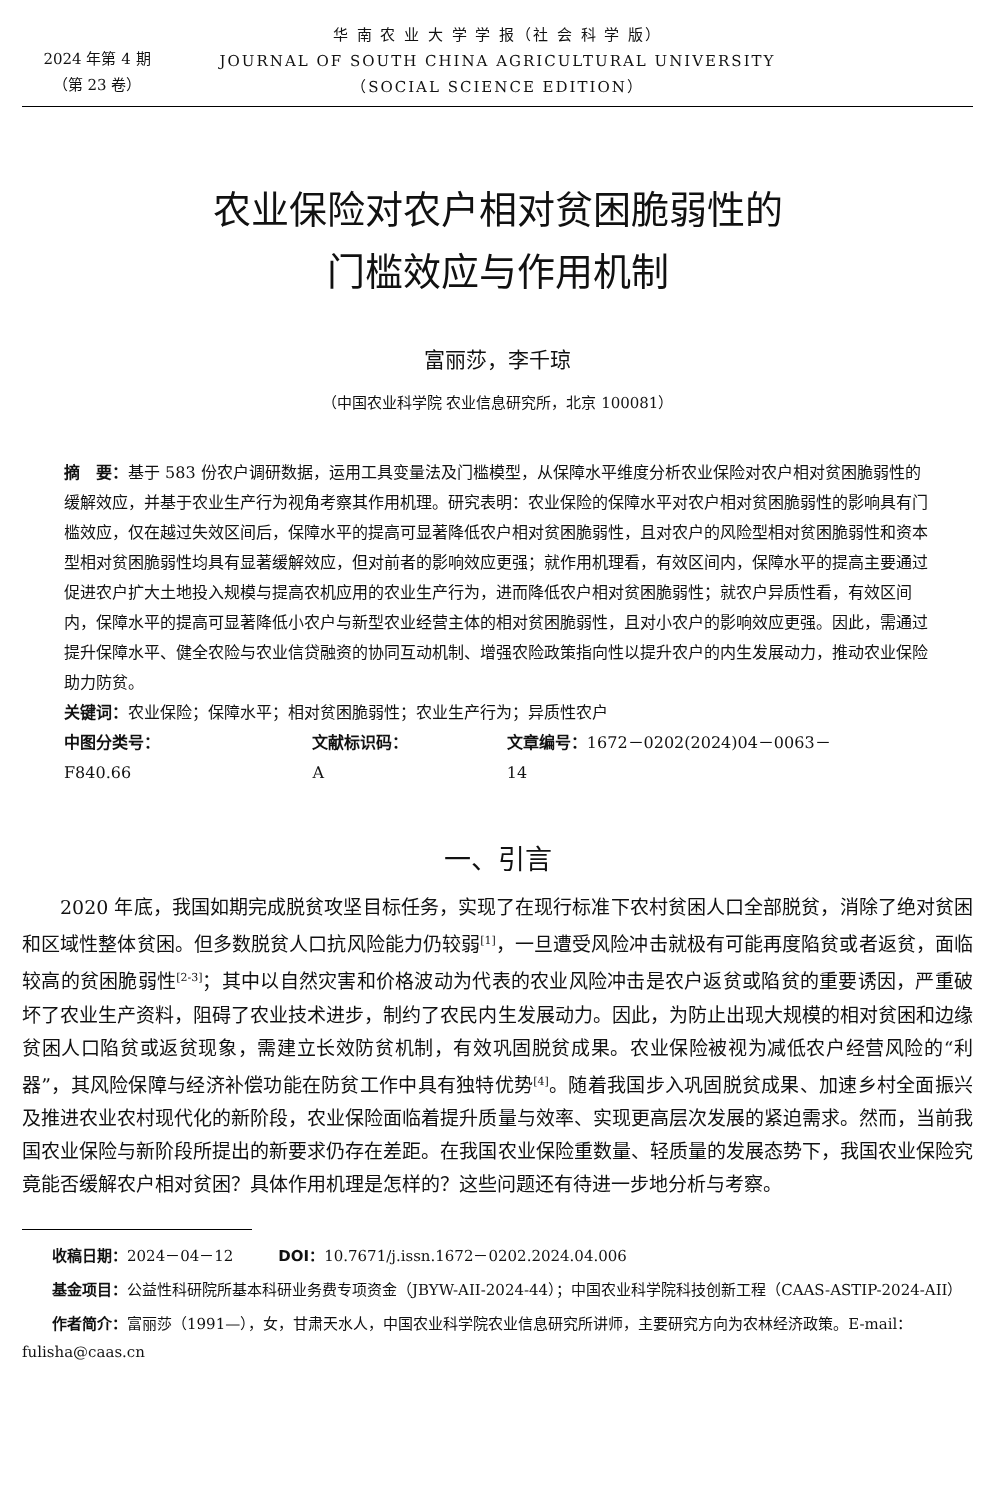2024 年第 4 期
（第 23 卷）
华 南 农 业 大 学 学 报（社 会 科 学 版）
JOURNAL OF SOUTH CHINA AGRICULTURAL UNIVERSITY
（SOCIAL SCIENCE EDITION）
农业保险对农户相对贫困脆弱性的
门槛效应与作用机制
富丽莎，李千琼
（中国农业科学院 农业信息研究所，北京 100081）
摘　要：基于 583 份农户调研数据，运用工具变量法及门槛模型，从保障水平维度分析农业保险对农户相对贫困脆弱性的缓解效应，并基于农业生产行为视角考察其作用机理。研究表明：农业保险的保障水平对农户相对贫困脆弱性的影响具有门槛效应，仅在越过失效区间后，保障水平的提高可显著降低农户相对贫困脆弱性，且对农户的风险型相对贫困脆弱性和资本型相对贫困脆弱性均具有显著缓解效应，但对前者的影响效应更强；就作用机理看，有效区间内，保障水平的提高主要通过促进农户扩大土地投入规模与提高农机应用的农业生产行为，进而降低农户相对贫困脆弱性；就农户异质性看，有效区间内，保障水平的提高可显著降低小农户与新型农业经营主体的相对贫困脆弱性，且对小农户的影响效应更强。因此，需通过提升保障水平、健全农险与农业信贷融资的协同互动机制、增强农险政策指向性以提升农户的内生发展动力，推动农业保险助力防贫。
关键词：农业保险；保障水平；相对贫困脆弱性；农业生产行为；异质性农户
中图分类号：F840.66 文献标识码：A 文章编号：1672－0202(2024)04－0063－14
一、引言
2020 年底，我国如期完成脱贫攻坚目标任务，实现了在现行标准下农村贫困人口全部脱贫，消除了绝对贫困和区域性整体贫困。但多数脱贫人口抗风险能力仍较弱<sup>[1]</sup>，一旦遭受风险冲击就极有可能再度陷贫或者返贫，面临较高的贫困脆弱性<sup>[2-3]</sup>；其中以自然灾害和价格波动为代表的农业风险冲击是农户返贫或陷贫的重要诱因，严重破坏了农业生产资料，阻碍了农业技术进步，制约了农民内生发展动力。因此，为防止出现大规模的相对贫困和边缘贫困人口陷贫或返贫现象，需建立长效防贫机制，有效巩固脱贫成果。农业保险被视为减低农户经营风险的“利器”，其风险保障与经济补偿功能在防贫工作中具有独特优势<sup>[4]</sup>。随着我国步入巩固脱贫成果、加速乡村全面振兴及推进农业农村现代化的新阶段，农业保险面临着提升质量与效率、实现更高层次发展的紧迫需求。然而，当前我国农业保险与新阶段所提出的新要求仍存在差距。在我国农业保险重数量、轻质量的发展态势下，我国农业保险究竟能否缓解农户相对贫困？具体作用机理是怎样的？这些问题还有待进一步地分析与考察。
收稿日期：2024－04－12　　　DOI：10.7671/j.issn.1672－0202.2024.04.006
基金项目：公益性科研院所基本科研业务费专项资金（JBYW-AII-2024-44）；中国农业科学院科技创新工程（CAAS-ASTIP-2024-AII）
作者简介：富丽莎（1991—），女，甘肃天水人，中国农业科学院农业信息研究所讲师，主要研究方向为农林经济政策。E-mail：fulisha@caas.cn